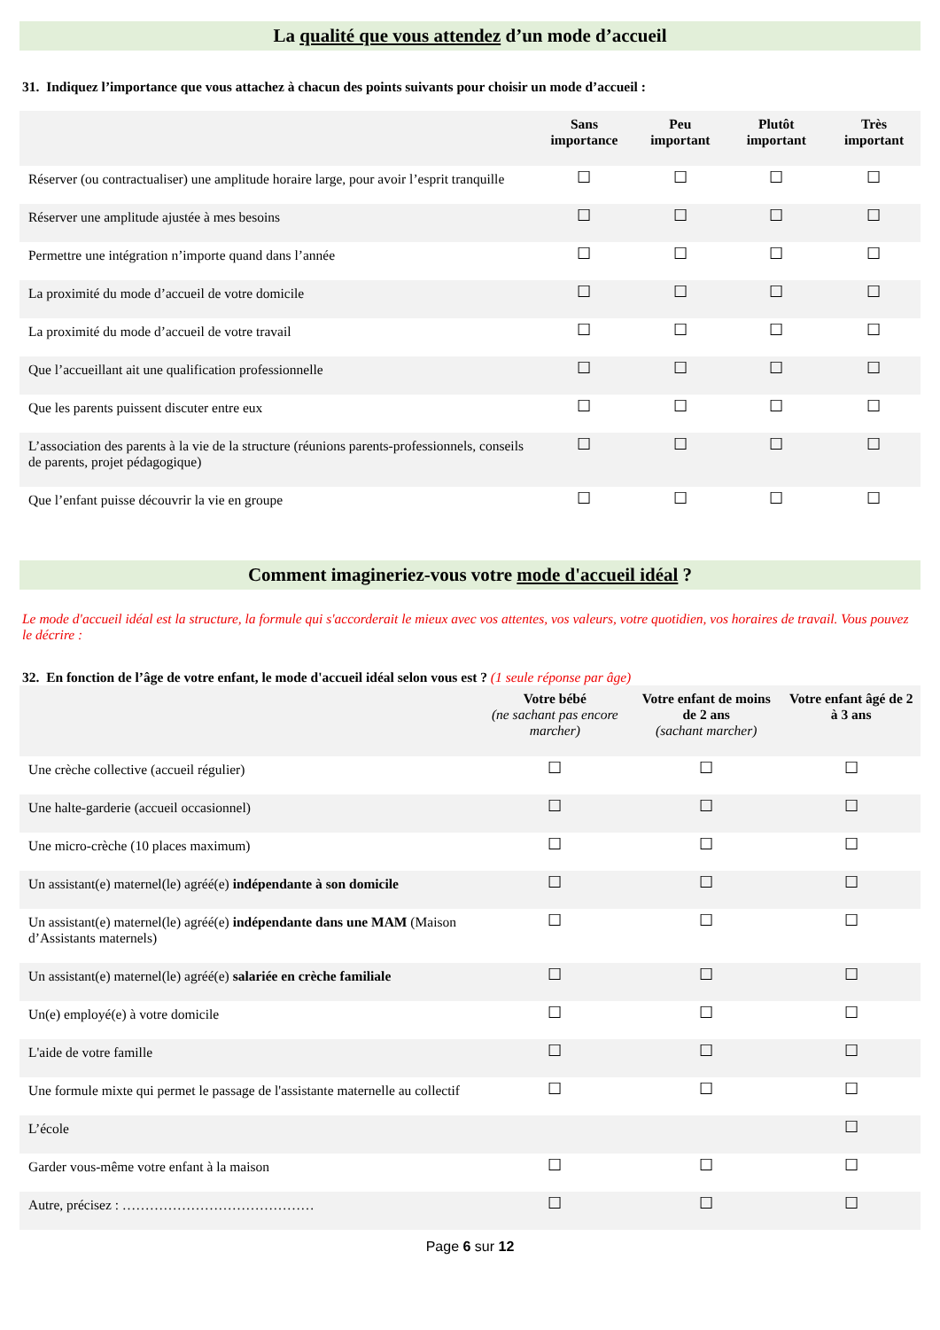La qualité que vous attendez d’un mode d’accueil
31. Indiquez l’importance que vous attachez à chacun des points suivants pour choisir un mode d’accueil :
| | Sans importance | Peu important | Plutôt important | Très important |
| --- | --- | --- | --- | --- |
| Réserver (ou contractualiser) une amplitude horaire large, pour avoir l’esprit tranquille | ☐ | ☐ | ☐ | ☐ |
| Réserver une amplitude ajustée à mes besoins | ☐ | ☐ | ☐ | ☐ |
| Permettre une intégration n’importe quand dans l’année | ☐ | ☐ | ☐ | ☐ |
| La proximité du mode d’accueil de votre domicile | ☐ | ☐ | ☐ | ☐ |
| La proximité du mode d’accueil de votre travail | ☐ | ☐ | ☐ | ☐ |
| Que l’accueillant ait une qualification professionnelle | ☐ | ☐ | ☐ | ☐ |
| Que les parents puissent discuter entre eux | ☐ | ☐ | ☐ | ☐ |
| L’association des parents à la vie de la structure (réunions parents-professionnels, conseils de parents, projet pédagogique) | ☐ | ☐ | ☐ | ☐ |
| Que l’enfant puisse découvrir la vie en groupe | ☐ | ☐ | ☐ | ☐ |
Comment imagineriez-vous votre mode d'accueil idéal ?
Le mode d'accueil idéal est la structure, la formule qui s'accorderait le mieux avec vos attentes, vos valeurs, votre quotidien, vos horaires de travail. Vous pouvez le décrire :
32. En fonction de l’âge de votre enfant, le mode d'accueil idéal selon vous est ? (1 seule réponse par âge)
| | Votre bébé (ne sachant pas encore marcher) | Votre enfant de moins de 2 ans (sachant marcher) | Votre enfant âgé de 2 à 3 ans |
| --- | --- | --- | --- |
| Une crèche collective (accueil régulier) | ☐ | ☐ | ☐ |
| Une halte-garderie (accueil occasionnel) | ☐ | ☐ | ☐ |
| Une micro-crèche (10 places maximum) | ☐ | ☐ | ☐ |
| Un assistant(e) maternel(le) agréé(e) indépendante à son domicile | ☐ | ☐ | ☐ |
| Un assistant(e) maternel(le) agréé(e) indépendante dans une MAM (Maison d’Assistants maternels) | ☐ | ☐ | ☐ |
| Un assistant(e) maternel(le) agréé(e) salariée en crèche familiale | ☐ | ☐ | ☐ |
| Un(e) employé(e) à votre domicile | ☐ | ☐ | ☐ |
| L'aide de votre famille | ☐ | ☐ | ☐ |
| Une formule mixte qui permet le passage de l'assistante maternelle au collectif | ☐ | ☐ | ☐ |
| L’école | | | ☐ |
| Garder vous-même votre enfant à la maison | ☐ | ☐ | ☐ |
| Autre, précisez : …………………………………… | ☐ | ☐ | ☐ |
Page 6 sur 12